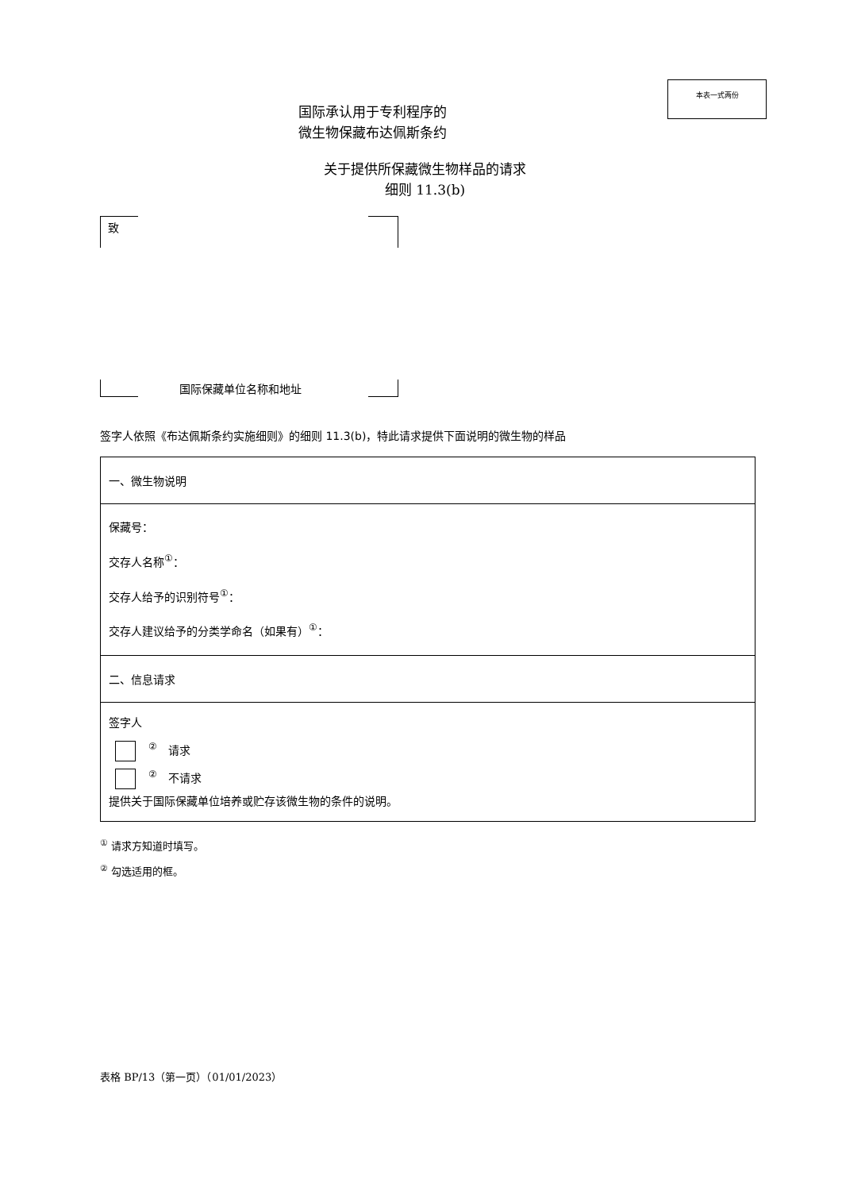本表一式两份
国际承认用于专利程序的
微生物保藏布达佩斯条约
关于提供所保藏微生物样品的请求
细则 11.3(b)
致
国际保藏单位名称和地址
签字人依照《布达佩斯条约实施细则》的细则 11.3(b)，特此请求提供下面说明的微生物的样品
| 一、微生物说明 |
| 保藏号： 交存人名称<sup>①</sup>： 交存人给予的识别符号<sup>①</sup>： 交存人建议给予的分类学命名（如果有）<sup>①</sup>： |
| 二、信息请求 |
| 签字人 <sup>②</sup> 请求 <sup>②</sup> 不请求 提供关于国际保藏单位培养或贮存该微生物的条件的说明。 |
<sup>①</sup> 请求方知道时填写。
<sup>②</sup> 勾选适用的框。
表格 BP/13（第一页）（01/01/2023）